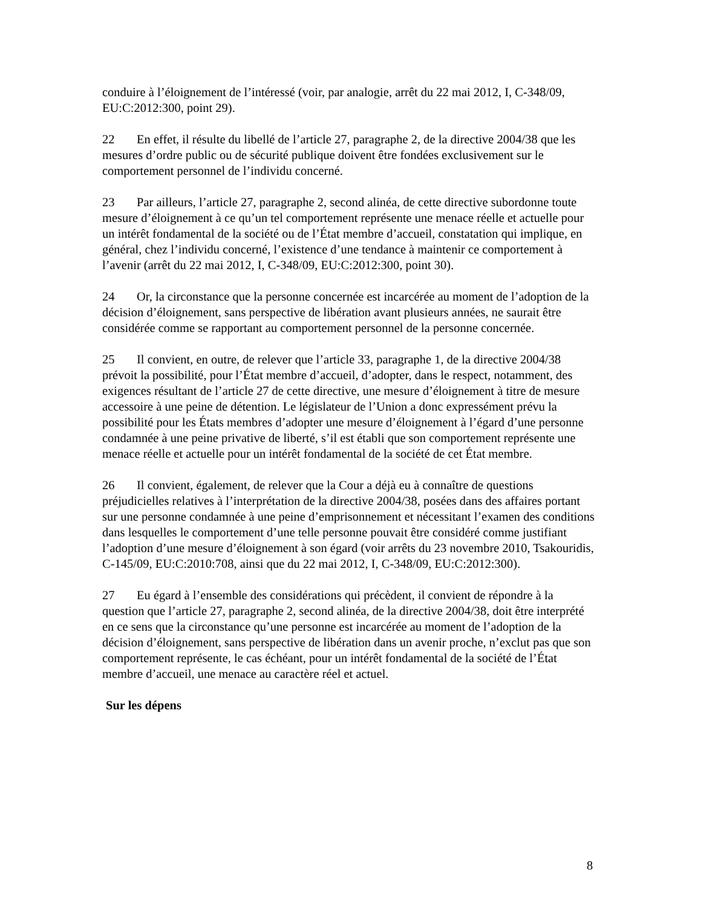conduire à l’éloignement de l’intéressé (voir, par analogie, arrêt du 22 mai 2012, I, C-348/09, EU:C:2012:300, point 29).
22 En effet, il résulte du libellé de l’article 27, paragraphe 2, de la directive 2004/38 que les mesures d’ordre public ou de sécurité publique doivent être fondées exclusivement sur le comportement personnel de l’individu concerné.
23 Par ailleurs, l’article 27, paragraphe 2, second alinéa, de cette directive subordonne toute mesure d’éloignement à ce qu’un tel comportement représente une menace réelle et actuelle pour un intérêt fondamental de la société ou de l’État membre d’accueil, constatation qui implique, en général, chez l’individu concerné, l’existence d’une tendance à maintenir ce comportement à l’avenir (arrêt du 22 mai 2012, I, C-348/09, EU:C:2012:300, point 30).
24 Or, la circonstance que la personne concernée est incarcérée au moment de l’adoption de la décision d’éloignement, sans perspective de libération avant plusieurs années, ne saurait être considérée comme se rapportant au comportement personnel de la personne concernée.
25 Il convient, en outre, de relever que l’article 33, paragraphe 1, de la directive 2004/38 prévoit la possibilité, pour l’État membre d’accueil, d’adopter, dans le respect, notamment, des exigences résultant de l’article 27 de cette directive, une mesure d’éloignement à titre de mesure accessoire à une peine de détention. Le législateur de l’Union a donc expressément prévu la possibilité pour les États membres d’adopter une mesure d’éloignement à l’égard d’une personne condamnée à une peine privative de liberté, s’il est établi que son comportement représente une menace réelle et actuelle pour un intérêt fondamental de la société de cet État membre.
26 Il convient, également, de relever que la Cour a déjà eu à connaître de questions préjudicielles relatives à l’interprétation de la directive 2004/38, posées dans des affaires portant sur une personne condamnée à une peine d’emprisonnement et nécessitant l’examen des conditions dans lesquelles le comportement d’une telle personne pouvait être considéré comme justifiant l’adoption d’une mesure d’éloignement à son égard (voir arrêts du 23 novembre 2010, Tsakouridis, C-145/09, EU:C:2010:708, ainsi que du 22 mai 2012, I, C-348/09, EU:C:2012:300).
27 Eu égard à l’ensemble des considérations qui précèdent, il convient de répondre à la question que l’article 27, paragraphe 2, second alinéa, de la directive 2004/38, doit être interprété en ce sens que la circonstance qu’une personne est incarcérée au moment de l’adoption de la décision d’éloignement, sans perspective de libération dans un avenir proche, n’exclut pas que son comportement représente, le cas échéant, pour un intérêt fondamental de la société de l’État membre d’accueil, une menace au caractère réel et actuel.
Sur les dépens
8